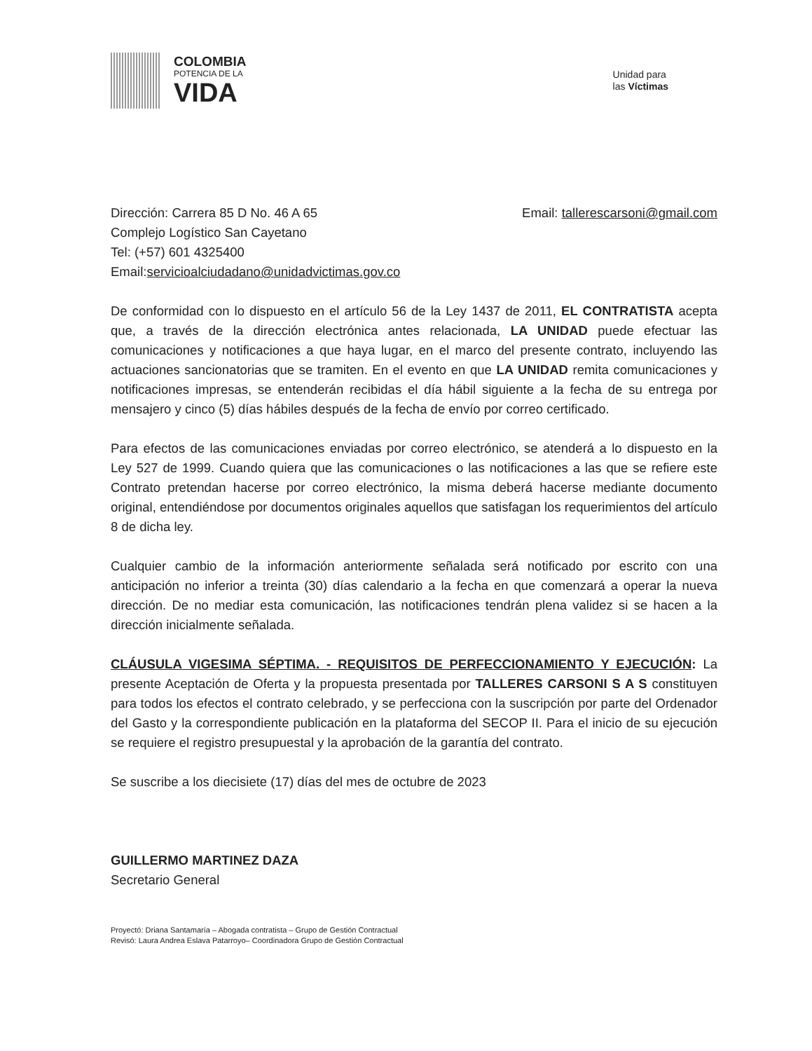COLOMBIA
POTENCIA DE LA
VIDA
Unidad para
las Víctimas
Dirección: Carrera 85 D No. 46 A 65
Complejo Logístico San Cayetano
Tel: (+57) 601 4325400
Email:servicioalciudadano@unidadvictimas.gov.co
Email: tallerescarsoni@gmail.com
De conformidad con lo dispuesto en el artículo 56 de la Ley 1437 de 2011, EL CONTRATISTA acepta que, a través de la dirección electrónica antes relacionada, LA UNIDAD puede efectuar las comunicaciones y notificaciones a que haya lugar, en el marco del presente contrato, incluyendo las actuaciones sancionatorias que se tramiten. En el evento en que LA UNIDAD remita comunicaciones y notificaciones impresas, se entenderán recibidas el día hábil siguiente a la fecha de su entrega por mensajero y cinco (5) días hábiles después de la fecha de envío por correo certificado.
Para efectos de las comunicaciones enviadas por correo electrónico, se atenderá a lo dispuesto en la Ley 527 de 1999. Cuando quiera que las comunicaciones o las notificaciones a las que se refiere este Contrato pretendan hacerse por correo electrónico, la misma deberá hacerse mediante documento original, entendiéndose por documentos originales aquellos que satisfagan los requerimientos del artículo 8 de dicha ley.
Cualquier cambio de la información anteriormente señalada será notificado por escrito con una anticipación no inferior a treinta (30) días calendario a la fecha en que comenzará a operar la nueva dirección. De no mediar esta comunicación, las notificaciones tendrán plena validez si se hacen a la dirección inicialmente señalada.
CLÁUSULA VIGESIMA SÉPTIMA. - REQUISITOS DE PERFECCIONAMIENTO Y EJECUCIÓN: La presente Aceptación de Oferta y la propuesta presentada por TALLERES CARSONI S A S constituyen para todos los efectos el contrato celebrado, y se perfecciona con la suscripción por parte del Ordenador del Gasto y la correspondiente publicación en la plataforma del SECOP II. Para el inicio de su ejecución se requiere el registro presupuestal y la aprobación de la garantía del contrato.
Se suscribe a los diecisiete (17) días del mes de octubre de 2023
GUILLERMO MARTINEZ DAZA
Secretario General
Proyectó: Driana Santamaría – Abogada contratista – Grupo de Gestión Contractual
Revisó: Laura Andrea Eslava Patarroyo– Coordinadora Grupo de Gestión Contractual